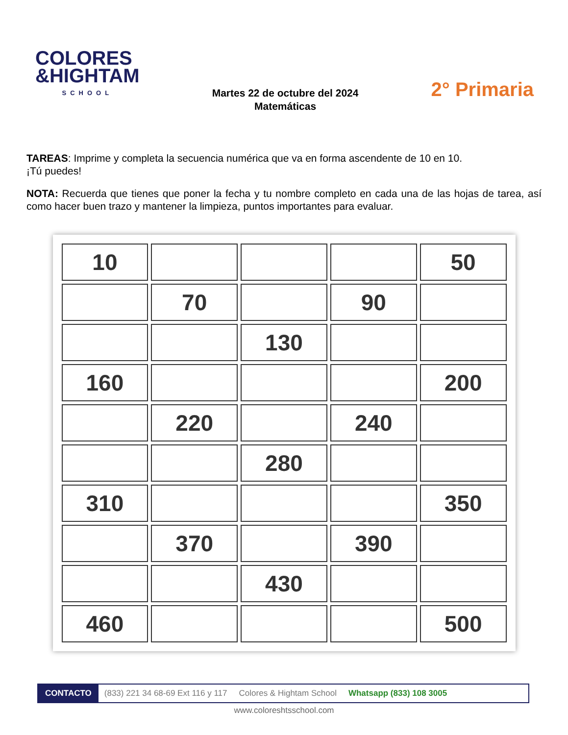COLORES
&HIGHTAM
SCHOOL
Martes 22 de octubre del 2024
Matemáticas
2° Primaria
TAREAS: Imprime y completa la secuencia numérica que va en forma ascendente de 10 en 10.
¡Tú puedes!
NOTA: Recuerda que tienes que poner la fecha y tu nombre completo en cada una de las hojas de tarea, así como hacer buen trazo y mantener la limpieza, puntos importantes para evaluar.
| 10 | | | | 50 |
| | 70 | | 90 | |
| | | 130 | | |
| 160 | | | | 200 |
| | 220 | | 240 | |
| | | 280 | | |
| 310 | | | | 350 |
| | 370 | | 390 | |
| | | 430 | | |
| 460 | | | | 500 |
CONTACTO (833) 221 34 68-69 Ext 116 y 117 Colores & Hightam School Whatsapp (833) 108 3005
www.coloreshtsschool.com